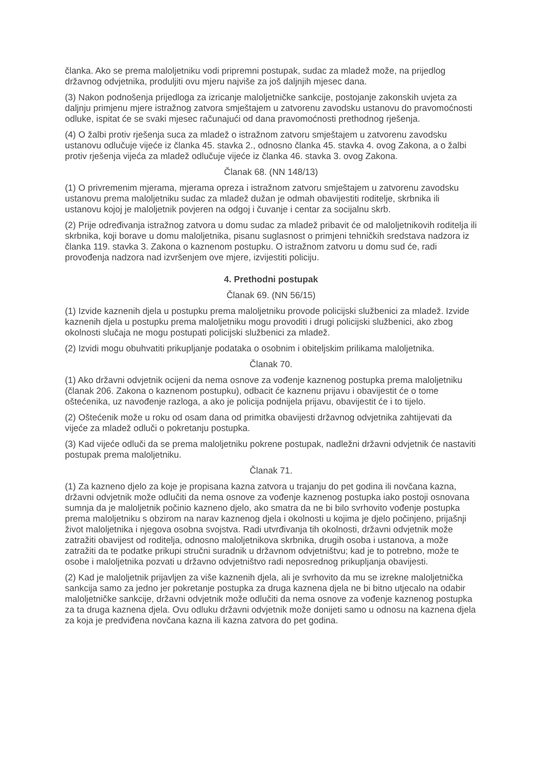članka. Ako se prema maloljetniku vodi pripremni postupak, sudac za mladež može, na prijedlog državnog odvjetnika, produljiti ovu mjeru najviše za još daljnjih mjesec dana.
(3) Nakon podnošenja prijedloga za izricanje maloljetničke sankcije, postojanje zakonskih uvjeta za daljnju primjenu mjere istražnog zatvora smještajem u zatvorenu zavodsku ustanovu do pravomoćnosti odluke, ispitat će se svaki mjesec računajući od dana pravomoćnosti prethodnog rješenja.
(4) O žalbi protiv rješenja suca za mladež o istražnom zatvoru smještajem u zatvorenu zavodsku ustanovu odlučuje vijeće iz članka 45. stavka 2., odnosno članka 45. stavka 4. ovog Zakona, a o žalbi protiv rješenja vijeća za mladež odlučuje vijeće iz članka 46. stavka 3. ovog Zakona.
Članak 68. (NN 148/13)
(1) O privremenim mjerama, mjerama opreza i istražnom zatvoru smještajem u zatvorenu zavodsku ustanovu prema maloljetniku sudac za mladež dužan je odmah obavijestiti roditelje, skrbnika ili ustanovu kojoj je maloljetnik povjeren na odgoj i čuvanje i centar za socijalnu skrb.
(2) Prije određivanja istražnog zatvora u domu sudac za mladež pribavit će od maloljetnikovih roditelja ili skrbnika, koji borave u domu maloljetnika, pisanu suglasnost o primjeni tehničkih sredstava nadzora iz članka 119. stavka 3. Zakona o kaznenom postupku. O istražnom zatvoru u domu sud će, radi provođenja nadzora nad izvršenjem ove mjere, izvijestiti policiju.
4. Prethodni postupak
Članak 69. (NN 56/15)
(1) Izvide kaznenih djela u postupku prema maloljetniku provode policijski službenici za mladež. Izvide kaznenih djela u postupku prema maloljetniku mogu provoditi i drugi policijski službenici, ako zbog okolnosti slučaja ne mogu postupati policijski službenici za mladež.
(2) Izvidi mogu obuhvatiti prikupljanje podataka o osobnim i obiteljskim prilikama maloljetnika.
Članak 70.
(1) Ako državni odvjetnik ocijeni da nema osnove za vođenje kaznenog postupka prema maloljetniku (članak 206. Zakona o kaznenom postupku), odbacit će kaznenu prijavu i obavijestit će o tome oštećenika, uz navođenje razloga, a ako je policija podnijela prijavu, obavijestit će i to tijelo.
(2) Oštećenik može u roku od osam dana od primitka obavijesti državnog odvjetnika zahtijevati da vijeće za mladež odluči o pokretanju postupka.
(3) Kad vijeće odluči da se prema maloljetniku pokrene postupak, nadležni državni odvjetnik će nastaviti postupak prema maloljetniku.
Članak 71.
(1) Za kazneno djelo za koje je propisana kazna zatvora u trajanju do pet godina ili novčana kazna, državni odvjetnik može odlučiti da nema osnove za vođenje kaznenog postupka iako postoji osnovana sumnja da je maloljetnik počinio kazneno djelo, ako smatra da ne bi bilo svrhovito vođenje postupka prema maloljetniku s obzirom na narav kaznenog djela i okolnosti u kojima je djelo počinjeno, prijašnji život maloljetnika i njegova osobna svojstva. Radi utvrđivanja tih okolnosti, državni odvjetnik može zatražiti obavijest od roditelja, odnosno maloljetnikova skrbnika, drugih osoba i ustanova, a može zatražiti da te podatke prikupi stručni suradnik u državnom odvjetništvu; kad je to potrebno, može te osobe i maloljetnika pozvati u državno odvjetništvo radi neposrednog prikupljanja obavijesti.
(2) Kad je maloljetnik prijavljen za više kaznenih djela, ali je svrhovito da mu se izrekne maloljetnička sankcija samo za jedno jer pokretanje postupka za druga kaznena djela ne bi bitno utjecalo na odabir maloljetničke sankcije, državni odvjetnik može odlučiti da nema osnove za vođenje kaznenog postupka za ta druga kaznena djela. Ovu odluku državni odvjetnik može donijeti samo u odnosu na kaznena djela za koja je predviđena novčana kazna ili kazna zatvora do pet godina.